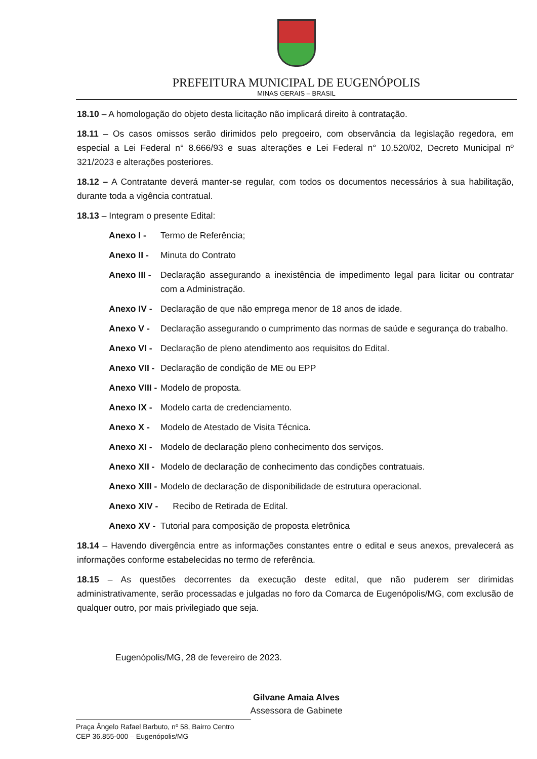PREFEITURA MUNICIPAL DE EUGENÓPOLIS
MINAS GERAIS – BRASIL
18.10 – A homologação do objeto desta licitação não implicará direito à contratação.
18.11 – Os casos omissos serão dirimidos pelo pregoeiro, com observância da legislação regedora, em especial a Lei Federal n° 8.666/93 e suas alterações e Lei Federal n° 10.520/02, Decreto Municipal nº 321/2023 e alterações posteriores.
18.12 – A Contratante deverá manter-se regular, com todos os documentos necessários à sua habilitação, durante toda a vigência contratual.
18.13 – Integram o presente Edital:
Anexo I - Termo de Referência;
Anexo II - Minuta do Contrato
Anexo III - Declaração assegurando a inexistência de impedimento legal para licitar ou contratar com a Administração.
Anexo IV - Declaração de que não emprega menor de 18 anos de idade.
Anexo V - Declaração assegurando o cumprimento das normas de saúde e segurança do trabalho.
Anexo VI - Declaração de pleno atendimento aos requisitos do Edital.
Anexo VII - Declaração de condição de ME ou EPP
Anexo VIII - Modelo de proposta.
Anexo IX - Modelo carta de credenciamento.
Anexo X - Modelo de Atestado de Visita Técnica.
Anexo XI - Modelo de declaração pleno conhecimento dos serviços.
Anexo XII - Modelo de declaração de conhecimento das condições contratuais.
Anexo XIII - Modelo de declaração de disponibilidade de estrutura operacional.
Anexo XIV - Recibo de Retirada de Edital.
Anexo XV - Tutorial para composição de proposta eletrônica
18.14 – Havendo divergência entre as informações constantes entre o edital e seus anexos, prevalecerá as informações conforme estabelecidas no termo de referência.
18.15 – As questões decorrentes da execução deste edital, que não puderem ser dirimidas administrativamente, serão processadas e julgadas no foro da Comarca de Eugenópolis/MG, com exclusão de qualquer outro, por mais privilegiado que seja.
Eugenópolis/MG, 28 de fevereiro de 2023.
Gilvane Amaia Alves
Assessora de Gabinete
Praça Ângelo Rafael Barbuto, nº 58, Bairro Centro
CEP 36.855-000 – Eugenópolis/MG